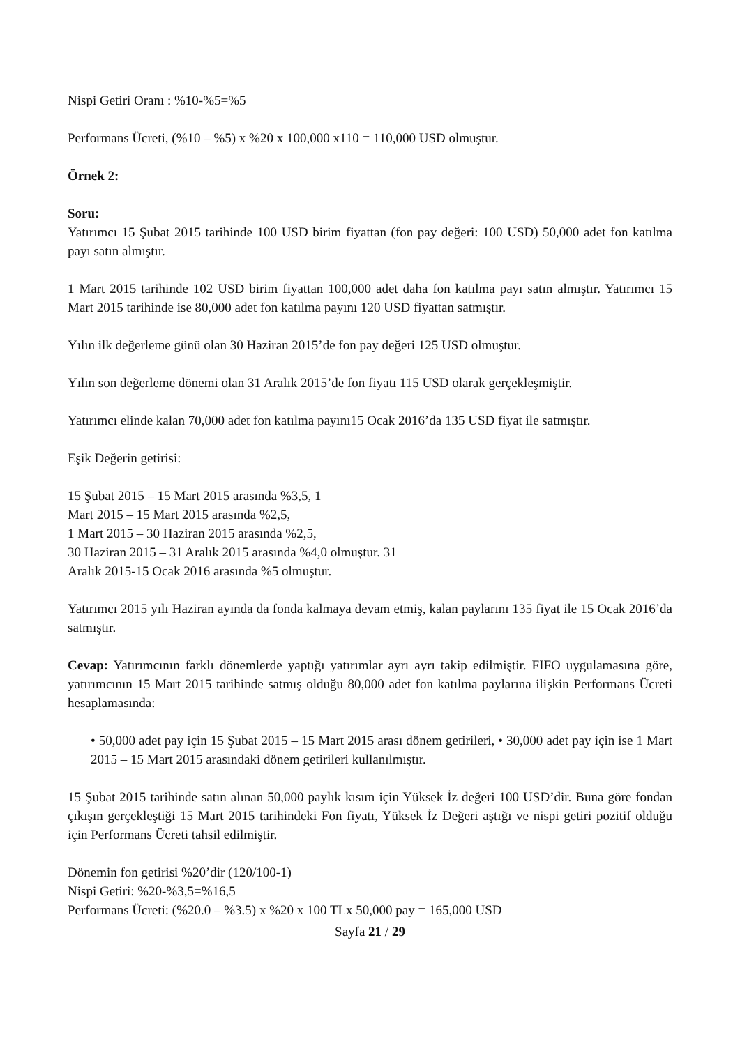Nispi Getiri Oranı : %10-%5=%5
Performans Ücreti, (%10 – %5) x %20 x 100,000 x110 = 110,000 USD olmuştur.
Örnek 2:
Soru:
Yatırımcı 15 Şubat 2015 tarihinde 100 USD birim fiyattan (fon pay değeri: 100 USD) 50,000 adet fon katılma payı satın almıştır.
1 Mart 2015 tarihinde 102 USD birim fiyattan 100,000 adet daha fon katılma payı satın almıştır. Yatırımcı 15 Mart 2015 tarihinde ise 80,000 adet fon katılma payını 120 USD fiyattan satmıştır.
Yılın ilk değerleme günü olan 30 Haziran 2015’de fon pay değeri 125 USD olmuştur.
Yılın son değerleme dönemi olan 31 Aralık 2015’de fon fiyatı 115 USD olarak gerçekleşmiştir.
Yatırımcı elinde kalan 70,000 adet fon katılma payını15 Ocak 2016’da 135 USD fiyat ile satmıştır.
Eşik Değerin getirisi:
15 Şubat 2015 – 15 Mart 2015 arasında %3,5, 1
Mart 2015 – 15 Mart 2015 arasında %2,5,
1 Mart 2015 – 30 Haziran 2015 arasında %2,5,
30 Haziran 2015 – 31 Aralık 2015 arasında %4,0 olmuştur. 31
Aralık 2015-15 Ocak 2016 arasında %5 olmuştur.
Yatırımcı 2015 yılı Haziran ayında da fonda kalmaya devam etmiş, kalan paylarını 135 fiyat ile 15 Ocak 2016’da satmıştır.
Cevap: Yatırımcının farklı dönemlerde yaptığı yatırımlar ayrı ayrı takip edilmiştir. FIFO uygulamasına göre, yatırımcının 15 Mart 2015 tarihinde satmış olduğu 80,000 adet fon katılma paylarına ilişkin Performans Ücreti hesaplamasında:
• 50,000 adet pay için 15 Şubat 2015 – 15 Mart 2015 arası dönem getirileri, • 30,000 adet pay için ise 1 Mart 2015 – 15 Mart 2015 arasındaki dönem getirileri kullanılmıştır.
15 Şubat 2015 tarihinde satın alınan 50,000 paylık kısım için Yüksek İz değeri 100 USD’dir. Buna göre fondan çıkışın gerçekleştiği 15 Mart 2015 tarihindeki Fon fiyatı, Yüksek İz Değeri aştığı ve nispi getiri pozitif olduğu için Performans Ücreti tahsil edilmiştir.
Dönemin fon getirisi %20’dir (120/100-1)
Nispi Getiri: %20-%3,5=%16,5
Performans Ücreti: (%20.0 – %3.5) x %20 x 100 TLx 50,000 pay = 165,000 USD
Sayfa 21 / 29